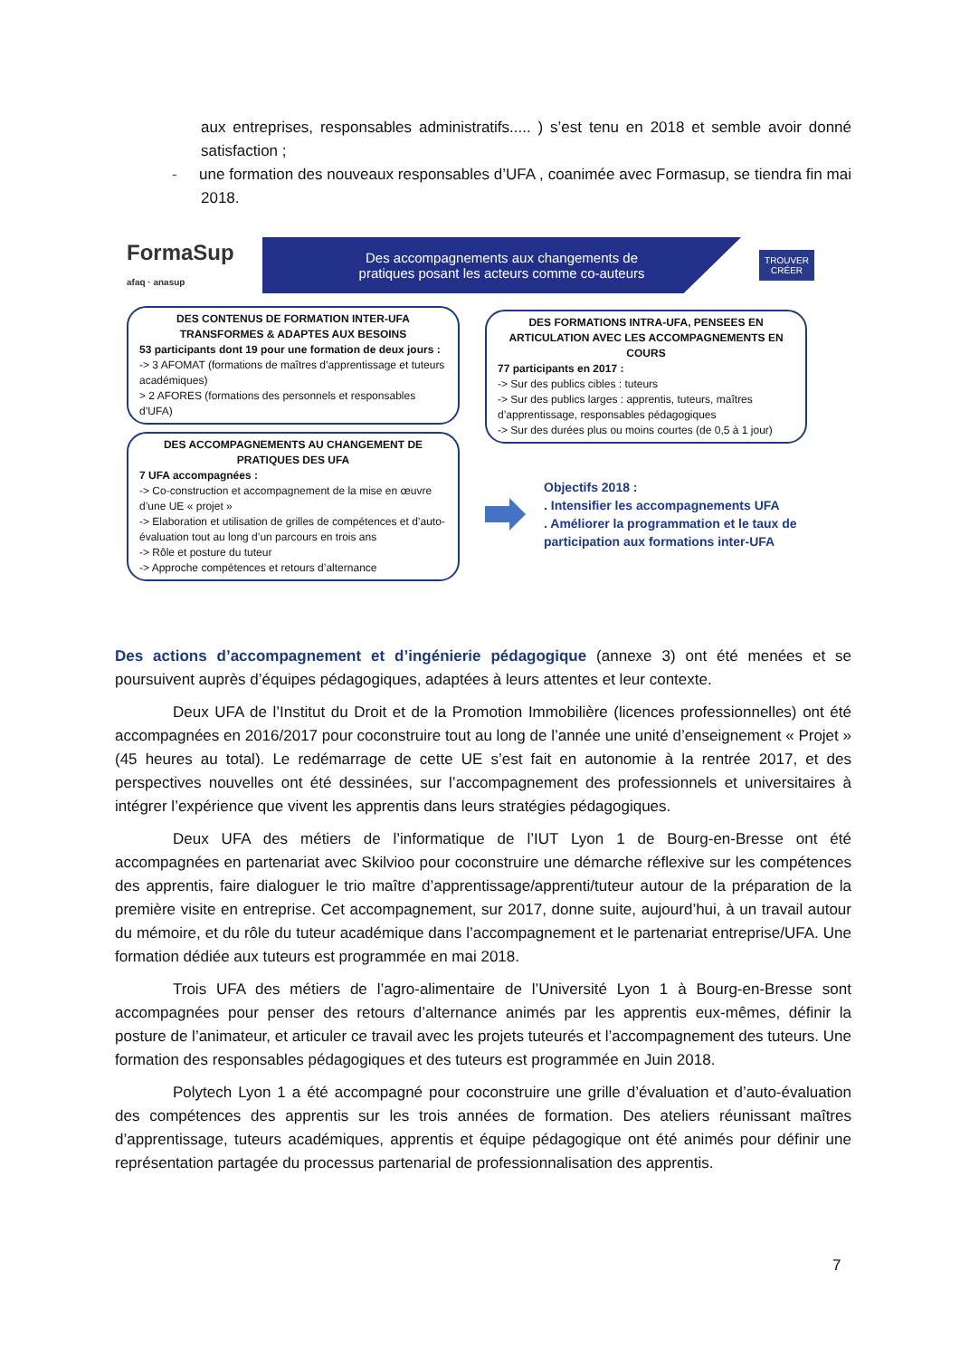aux entreprises, responsables administratifs..... ) s’est tenu en 2018 et semble avoir donné satisfaction ;
- une formation des nouveaux responsables d’UFA , coanimée avec Formasup, se tiendra fin mai 2018.
FormaSup
afaq · anasup
Des accompagnements aux changements de
pratiques posant les acteurs comme co-auteurs
TROUVER
CRÉER
DES CONTENUS DE FORMATION INTER-UFA TRANSFORMES & ADAPTES AUX BESOINS
53 participants dont 19 pour une formation de deux jours :
-> 3 AFOMAT (formations de maîtres d’apprentissage et tuteurs académiques)
> 2 AFORES (formations des personnels et responsables d’UFA)
DES ACCOMPAGNEMENTS AU CHANGEMENT DE PRATIQUES DES UFA
7 UFA accompagnées :
-> Co-construction et accompagnement de la mise en œuvre d’une UE « projet »
-> Elaboration et utilisation de grilles de compétences et d’auto-évaluation tout au long d’un parcours en trois ans
-> Rôle et posture du tuteur
-> Approche compétences et retours d’alternance
DES FORMATIONS INTRA-UFA, PENSEES EN ARTICULATION AVEC LES ACCOMPAGNEMENTS EN COURS
77 participants en 2017 :
-> Sur des publics cibles : tuteurs
-> Sur des publics larges : apprentis, tuteurs, maîtres d’apprentissage, responsables pédagogiques
-> Sur des durées plus ou moins courtes (de 0,5 à 1 jour)
Objectifs 2018 :
. Intensifier les accompagnements UFA
. Améliorer la programmation et le taux de participation aux formations inter-UFA
Des actions d’accompagnement et d’ingénierie pédagogique (annexe 3) ont été menées et se poursuivent auprès d’équipes pédagogiques, adaptées à leurs attentes et leur contexte.
Deux UFA de l’Institut du Droit et de la Promotion Immobilière (licences professionnelles) ont été accompagnées en 2016/2017 pour coconstruire tout au long de l’année une unité d’enseignement « Projet » (45 heures au total). Le redémarrage de cette UE s’est fait en autonomie à la rentrée 2017, et des perspectives nouvelles ont été dessinées, sur l’accompagnement des professionnels et universitaires à intégrer l’expérience que vivent les apprentis dans leurs stratégies pédagogiques.
Deux UFA des métiers de l’informatique de l’IUT Lyon 1 de Bourg-en-Bresse ont été accompagnées en partenariat avec Skilvioo pour coconstruire une démarche réflexive sur les compétences des apprentis, faire dialoguer le trio maître d’apprentissage/apprenti/tuteur autour de la préparation de la première visite en entreprise. Cet accompagnement, sur 2017, donne suite, aujourd’hui, à un travail autour du mémoire, et du rôle du tuteur académique dans l’accompagnement et le partenariat entreprise/UFA. Une formation dédiée aux tuteurs est programmée en mai 2018.
Trois UFA des métiers de l’agro-alimentaire de l’Université Lyon 1 à Bourg-en-Bresse sont accompagnées pour penser des retours d’alternance animés par les apprentis eux-mêmes, définir la posture de l’animateur, et articuler ce travail avec les projets tuteurés et l’accompagnement des tuteurs. Une formation des responsables pédagogiques et des tuteurs est programmée en Juin 2018.
Polytech Lyon 1 a été accompagné pour coconstruire une grille d’évaluation et d’auto-évaluation des compétences des apprentis sur les trois années de formation. Des ateliers réunissant maîtres d’apprentissage, tuteurs académiques, apprentis et équipe pédagogique ont été animés pour définir une représentation partagée du processus partenarial de professionnalisation des apprentis.
7